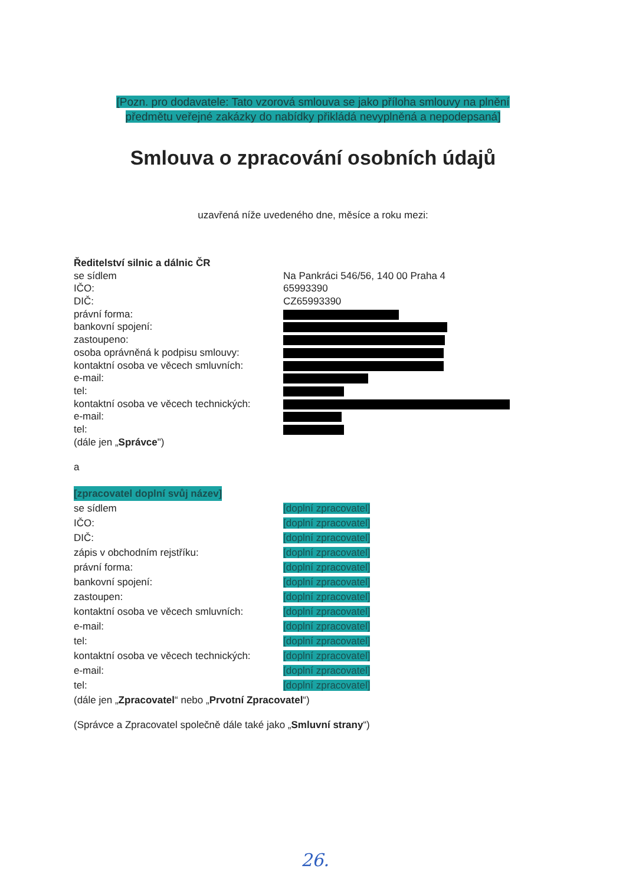[Pozn. pro dodavatele: Tato vzorová smlouva se jako příloha smlouvy na plnění
předmětu veřejné zakázky do nabídky přikládá nevyplněná a nepodepsaná]
Smlouva o zpracování osobních údajů
uzavřená níže uvedeného dne, měsíce a roku mezi:
Ředitelství silnic a dálnic ČR
se sídlem Na Pankráci 546/56, 140 00 Praha 4
IČO: 65993390
DIČ: CZ65993390
právní forma:
bankovní spojení:
zastoupeno:
osoba oprávněná k podpisu smlouvy:
kontaktní osoba ve věcech smluvních:
e-mail:
tel:
kontaktní osoba ve věcech technických:
e-mail:
tel:
(dále jen „ Správce ")
a
[zpracovatel doplní svůj název]
se sídlem [doplní zpracovatel]
IČO: [doplní zpracovatel]
DIČ: [doplní zpracovatel]
zápis v obchodním rejstříku: [doplní zpracovatel]
právní forma: [doplní zpracovatel]
bankovní spojení: [doplní zpracovatel]
zastoupen: [doplní zpracovatel]
kontaktní osoba ve věcech smluvních: [doplní zpracovatel]
e-mail: [doplní zpracovatel]
tel: [doplní zpracovatel]
kontaktní osoba ve věcech technických: [doplní zpracovatel]
e-mail: [doplní zpracovatel]
tel: [doplní zpracovatel]
(dále jen „ Zpracovatel “ nebo „ Prvotní Zpracovatel “)
(Správce a Zpracovatel společně dále také jako „ Smluvní strany “)
26.